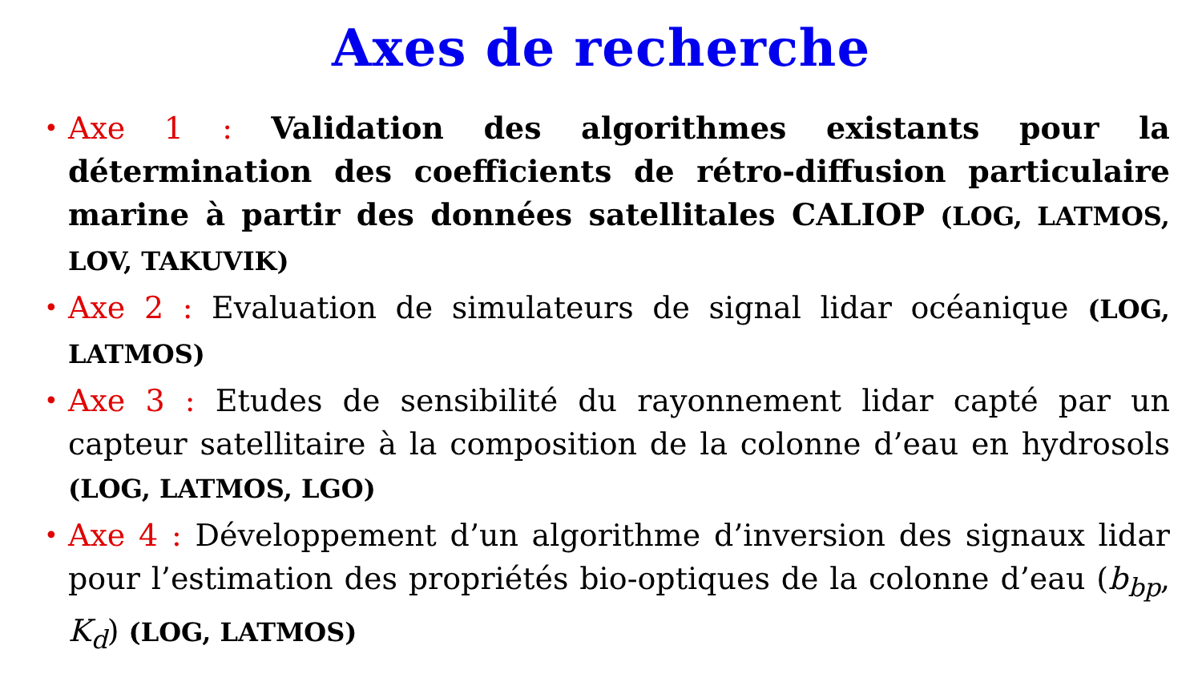Axes de recherche
• Axe 1 : Validation des algorithmes existants pour la détermination des coefficients de rétro-diffusion particulaire marine à partir des données satellitales CALIOP (LOG, LATMOS, LOV, TAKUVIK)
• Axe 2 : Evaluation de simulateurs de signal lidar océanique (LOG, LATMOS)
• Axe 3 : Etudes de sensibilité du rayonnement lidar capté par un capteur satellitaire à la composition de la colonne d’eau en hydrosols (LOG, LATMOS, LGO)
• Axe 4 : Développement d’un algorithme d’inversion des signaux lidar pour l’estimation des propriétés bio-optiques de la colonne d’eau (b<sub>bp</sub>, K<sub>d</sub>) (LOG, LATMOS)